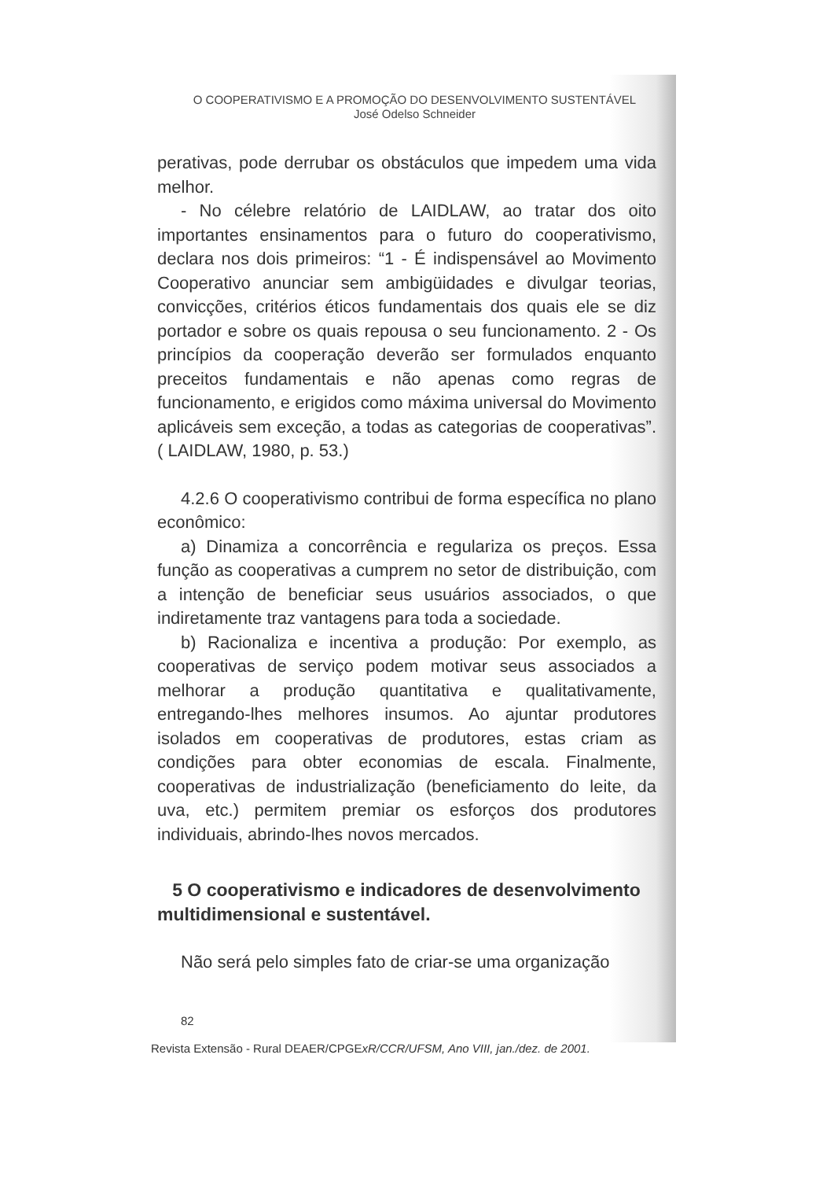O COOPERATIVISMO E A PROMOÇÃO DO DESENVOLVIMENTO SUSTENTÁVEL
José Odelso Schneider
perativas, pode derrubar os obstáculos que impedem uma vida melhor.
- No célebre relatório de LAIDLAW, ao tratar dos oito importantes ensinamentos para o futuro do cooperativismo, declara nos dois primeiros: “1 - É indispensável ao Movimento Cooperativo anunciar sem ambigüidades e divulgar teorias, convicções, critérios éticos fundamentais dos quais ele se diz portador e sobre os quais repousa o seu funcionamento. 2 - Os princípios da cooperação deverão ser formulados enquanto preceitos fundamentais e não apenas como regras de funcionamento, e erigidos como máxima universal do Movimento aplicáveis sem exceção, a todas as categorias de cooperativas”. ( LAIDLAW, 1980, p. 53.)
4.2.6 O cooperativismo contribui de forma específica no plano econômico:
a) Dinamiza a concorrência e regulariza os preços. Essa função as cooperativas a cumprem no setor de distribuição, com a intenção de beneficiar seus usuários associados, o que indiretamente traz vantagens para toda a sociedade.
b) Racionaliza e incentiva a produção: Por exemplo, as cooperativas de serviço podem motivar seus associados a melhorar a produção quantitativa e qualitativamente, entregando-lhes melhores insumos. Ao ajuntar produtores isolados em cooperativas de produtores, estas criam as condições para obter economias de escala. Finalmente, cooperativas de industrialização (beneficiamento do leite, da uva, etc.) permitem premiar os esforços dos produtores individuais, abrindo-lhes novos mercados.
5 O cooperativismo e indicadores de desenvolvimento multidimensional e sustentável.
Não será pelo simples fato de criar-se uma organização
82
Revista Extensão - Rural DEAER/CPGExR/CCR/UFSM, Ano VIII, jan./dez. de 2001.